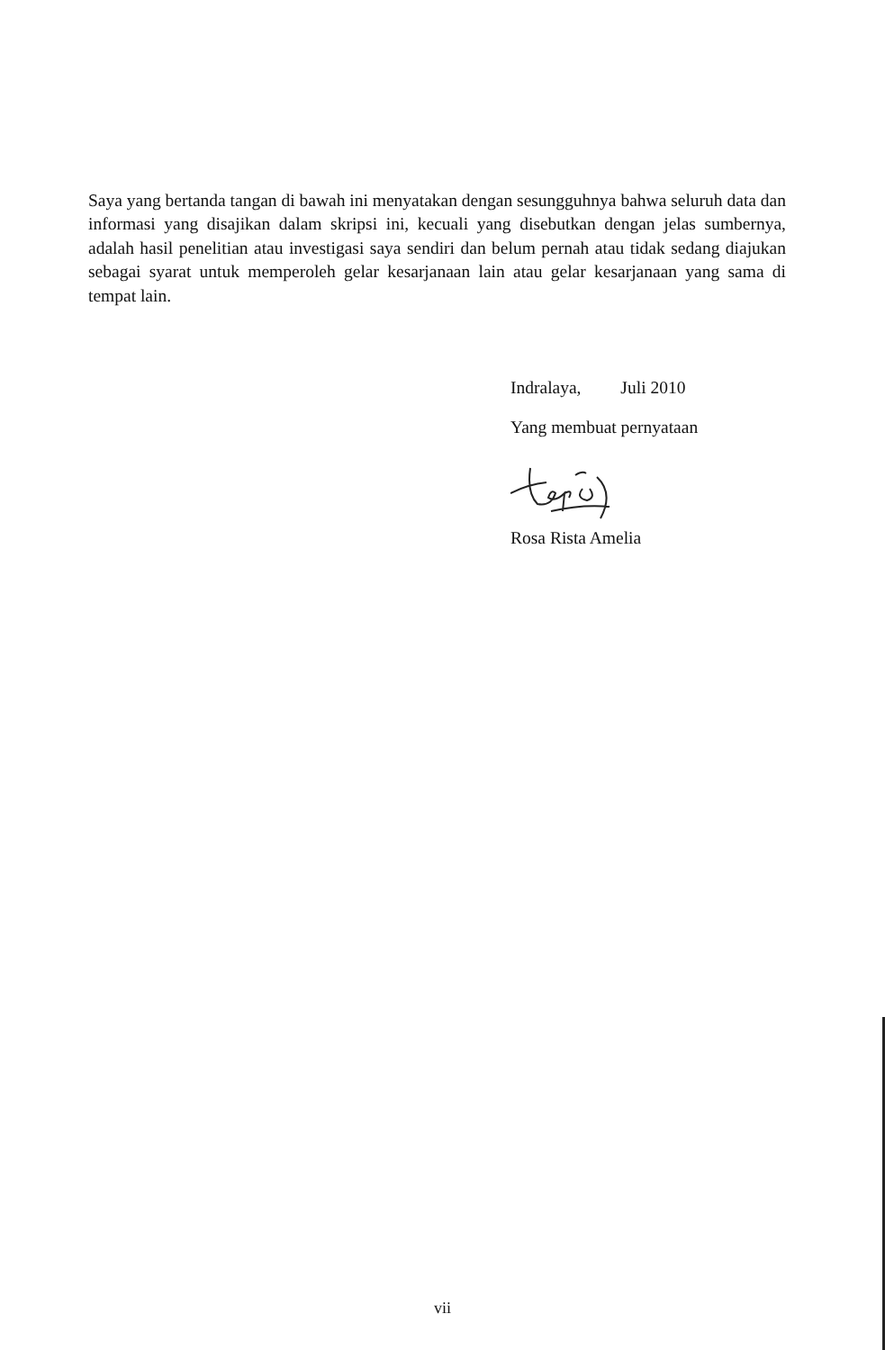Saya yang bertanda tangan di bawah ini menyatakan dengan sesungguhnya bahwa seluruh data dan informasi yang disajikan dalam skripsi ini, kecuali yang disebutkan dengan jelas sumbernya, adalah hasil penelitian atau investigasi saya sendiri dan belum pernah atau tidak sedang diajukan sebagai syarat untuk memperoleh gelar kesarjanaan lain atau gelar kesarjanaan yang sama di tempat lain.
Indralaya, Juli 2010
Yang membuat pernyataan
Rosa Rista Amelia
vii